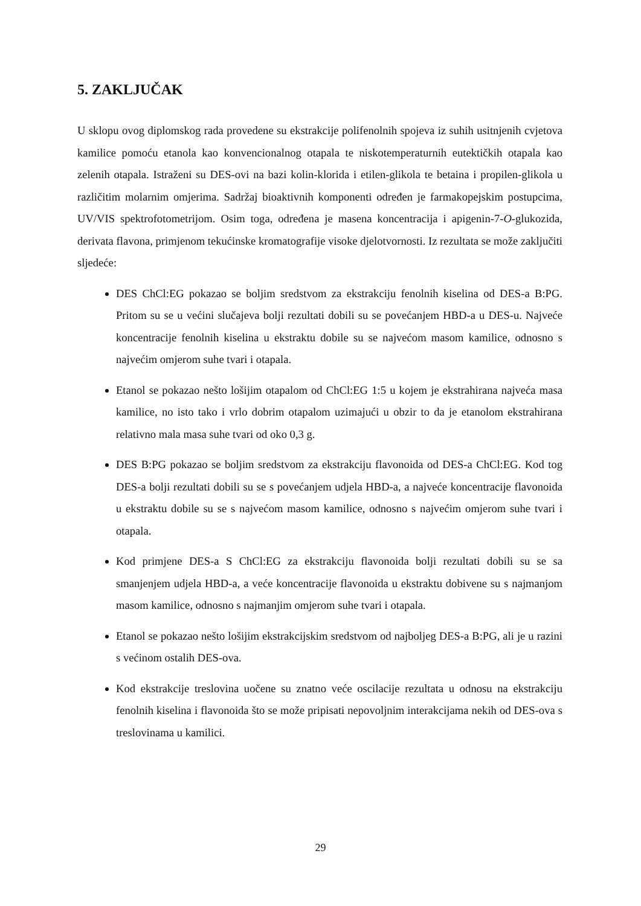5. ZAKLJUČAK
U sklopu ovog diplomskog rada provedene su ekstrakcije polifenolnih spojeva iz suhih usitnjenih cvjetova kamilice pomoću etanola kao konvencionalnog otapala te niskotemperaturnih eutektičkih otapala kao zelenih otapala. Istraženi su DES-ovi na bazi kolin-klorida i etilen-glikola te betaina i propilen-glikola u različitim molarnim omjerima. Sadržaj bioaktivnih komponenti određen je farmakopejskim postupcima, UV/VIS spektrofotometrijom. Osim toga, određena je masena koncentracija i apigenin-7-O-glukozida, derivata flavona, primjenom tekućinske kromatografije visoke djelotvornosti. Iz rezultata se može zaključiti sljedeće:
DES ChCl:EG pokazao se boljim sredstvom za ekstrakciju fenolnih kiselina od DES-a B:PG. Pritom su se u većini slučajeva bolji rezultati dobili su se povećanjem HBD-a u DES-u. Najveće koncentracije fenolnih kiselina u ekstraktu dobile su se najvećom masom kamilice, odnosno s najvećim omjerom suhe tvari i otapala.
Etanol se pokazao nešto lošijim otapalom od ChCl:EG 1:5 u kojem je ekstrahirana najveća masa kamilice, no isto tako i vrlo dobrim otapalom uzimajući u obzir to da je etanolom ekstrahirana relativno mala masa suhe tvari od oko 0,3 g.
DES B:PG pokazao se boljim sredstvom za ekstrakciju flavonoida od DES-a ChCl:EG. Kod tog DES-a bolji rezultati dobili su se s povećanjem udjela HBD-a, a najveće koncentracije flavonoida u ekstraktu dobile su se s najvećom masom kamilice, odnosno s najvećim omjerom suhe tvari i otapala.
Kod primjene DES-a S ChCl:EG za ekstrakciju flavonoida bolji rezultati dobili su se sa smanjenjem udjela HBD-a, a veće koncentracije flavonoida u ekstraktu dobivene su s najmanjom masom kamilice, odnosno s najmanjim omjerom suhe tvari i otapala.
Etanol se pokazao nešto lošijim ekstrakcijskim sredstvom od najboljeg DES-a B:PG, ali je u razini s većinom ostalih DES-ova.
Kod ekstrakcije treslovina uočene su znatno veće oscilacije rezultata u odnosu na ekstrakciju fenolnih kiselina i flavonoida što se može pripisati nepovoljnim interakcijama nekih od DES-ova s treslovinama u kamilici.
29